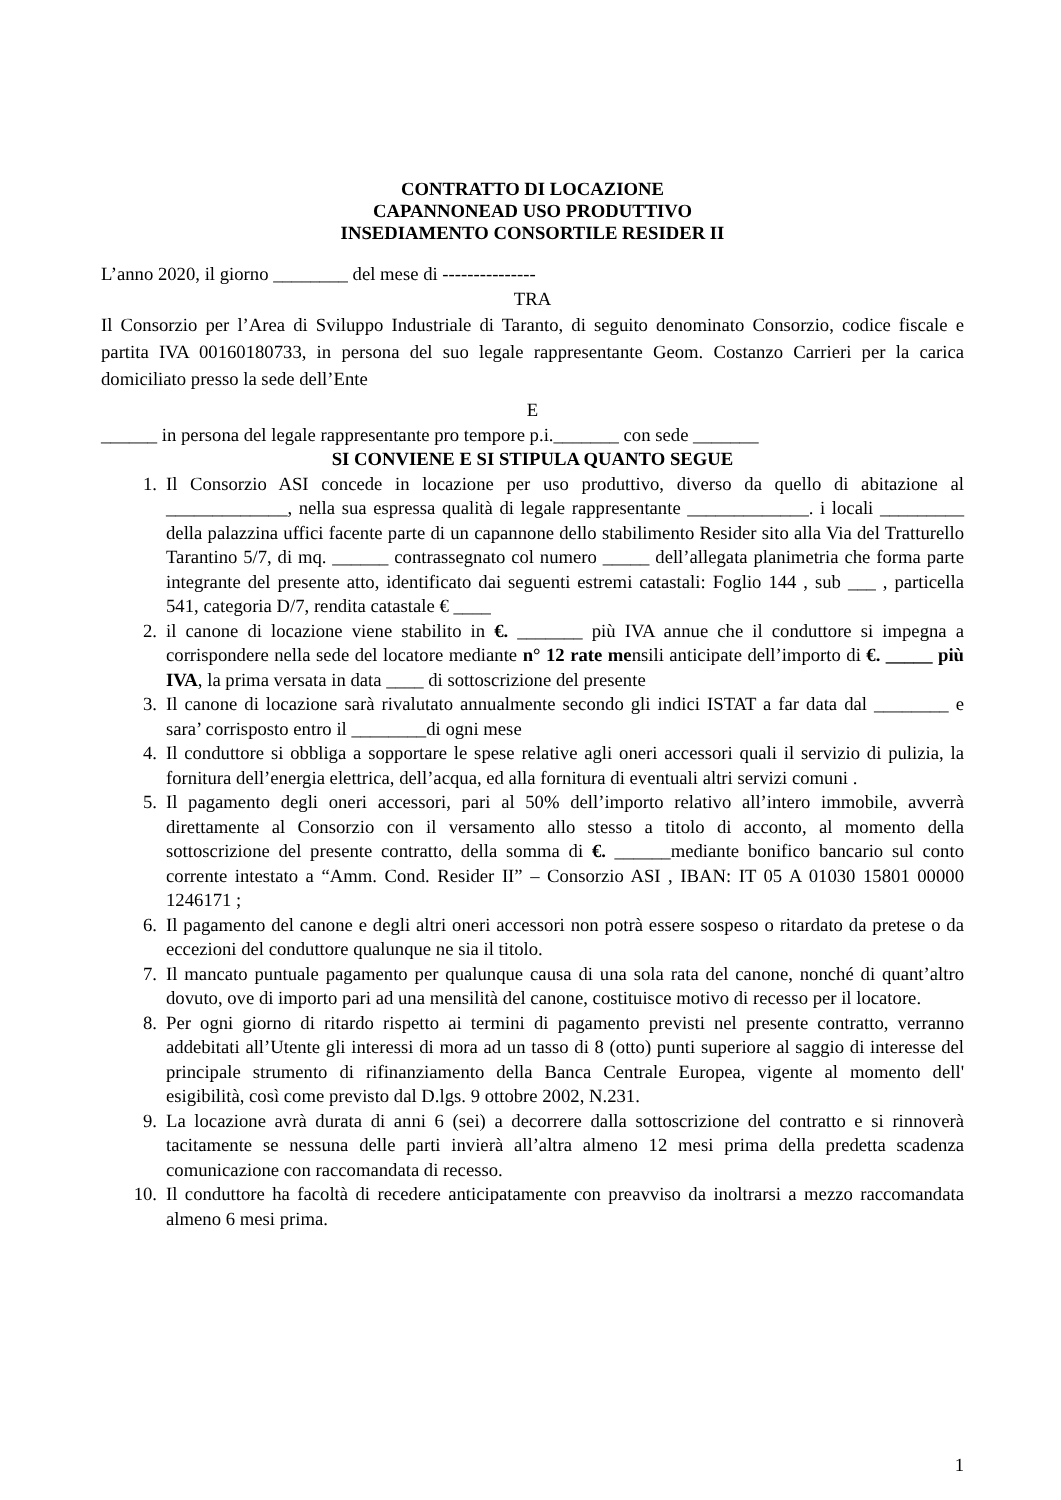CONTRATTO DI LOCAZIONE
CAPANNONEAD USO PRODUTTIVO
INSEDIAMENTO CONSORTILE RESIDER II
L’anno 2020, il giorno ________ del mese di ---------------
TRA
Il Consorzio per l’Area di Sviluppo Industriale di Taranto, di seguito denominato Consorzio, codice fiscale e partita IVA 00160180733, in persona del suo legale rappresentante Geom. Costanzo Carrieri per la carica domiciliato presso la sede dell’Ente
E
______ in persona del legale rappresentante pro tempore p.i._______ con sede _______
SI CONVIENE E SI STIPULA QUANTO SEGUE
1. Il Consorzio ASI concede in locazione per uso produttivo, diverso da quello di abitazione al _____________, nella sua espressa qualità di legale rappresentante _____________. i locali _________ della palazzina uffici facente parte di un capannone dello stabilimento Resider sito alla Via del Tratturello Tarantino 5/7, di mq. ______ contrassegnato col numero _____ dell’allegata planimetria che forma parte integrante del presente atto, identificato dai seguenti estremi catastali: Foglio 144 , sub ___ , particella 541, categoria D/7, rendita catastale € ____
2. il canone di locazione viene stabilito in €. _______ più IVA annue che il conduttore si impegna a corrispondere nella sede del locatore mediante n° 12 rate mensili anticipate dell’importo di €. _____ più IVA, la prima versata in data ____ di sottoscrizione del presente
3. Il canone di locazione sarà rivalutato annualmente secondo gli indici ISTAT a far data dal ________ e sara’ corrisposto entro il ________di ogni mese
4. Il conduttore si obbliga a sopportare le spese relative agli oneri accessori quali il servizio di pulizia, la fornitura dell’energia elettrica, dell’acqua, ed alla fornitura di eventuali altri servizi comuni .
5. Il pagamento degli oneri accessori, pari al 50% dell’importo relativo all’intero immobile, avverrà direttamente al Consorzio con il versamento allo stesso a titolo di acconto, al momento della sottoscrizione del presente contratto, della somma di €. ______mediante bonifico bancario sul conto corrente intestato a “Amm. Cond. Resider II” – Consorzio ASI , IBAN: IT 05 A 01030 15801 00000 1246171 ;
6. Il pagamento del canone e degli altri oneri accessori non potrà essere sospeso o ritardato da pretese o da eccezioni del conduttore qualunque ne sia il titolo.
7. Il mancato puntuale pagamento per qualunque causa di una sola rata del canone, nonché di quant’altro dovuto, ove di importo pari ad una mensilità del canone, costituisce motivo di recesso per il locatore.
8. Per ogni giorno di ritardo rispetto ai termini di pagamento previsti nel presente contratto, verranno addebitati all’Utente gli interessi di mora ad un tasso di 8 (otto) punti superiore al saggio di interesse del principale strumento di rifinanziamento della Banca Centrale Europea, vigente al momento dell' esigibilità, così come previsto dal D.lgs. 9 ottobre 2002, N.231.
9. La locazione avrà durata di anni 6 (sei) a decorrere dalla sottoscrizione del contratto e si rinnoverà tacitamente se nessuna delle parti invierà all’altra almeno 12 mesi prima della predetta scadenza comunicazione con raccomandata di recesso.
10. Il conduttore ha facoltà di recedere anticipatamente con preavviso da inoltrarsi a mezzo raccomandata almeno 6 mesi prima.
1